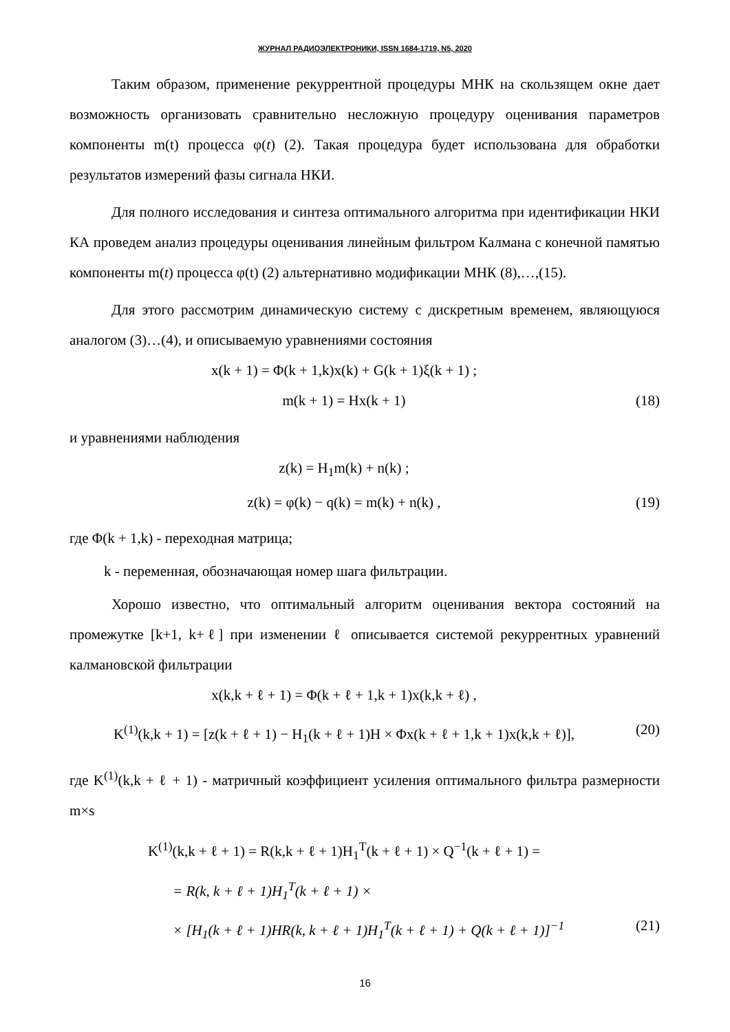ЖУРНАЛ РАДИОЭЛЕКТРОНИКИ, ISSN 1684-1719, N5, 2020
Таким образом, применение рекуррентной процедуры МНК на скользящем окне дает возможность организовать сравнительно несложную процедуру оценивания параметров компоненты m(t) процесса φ(t) (2). Такая процедура будет использована для обработки результатов измерений фазы сигнала НКИ.
Для полного исследования и синтеза оптимального алгоритма при идентификации НКИ КА проведем анализ процедуры оценивания линейным фильтром Калмана с конечной памятью компоненты m(t) процесса φ(t) (2) альтернативно модификации МНК (8),…,(15).
Для этого рассмотрим динамическую систему с дискретным временем, являющуюся аналогом (3)…(4), и описываемую уравнениями состояния
x(k + 1) = Φ(k + 1,k)x(k) + G(k + 1)ξ(k + 1) ;
m(k + 1) = Hx(k + 1) (18)
и уравнениями наблюдения
z(k) = H<sub>1</sub>m(k) + n(k) ;
z(k) = φ(k) − q(k) = m(k) + n(k) , (19)
где Φ(k + 1,k) - переходная матрица;
k - переменная, обозначающая номер шага фильтрации.
Хорошо известно, что оптимальный алгоритм оценивания вектора состояний на промежутке [k+1, k+ℓ] при изменении ℓ описывается системой рекуррентных уравнений калмановской фильтрации
x(k,k + ℓ + 1) = Φ(k + ℓ + 1,k + 1)x(k,k + ℓ) ,
K<sup>(1)</sup>(k,k + 1) = [z(k + ℓ + 1) − H<sub>1</sub>(k + ℓ + 1)H × Φx(k + ℓ + 1,k + 1)x(k,k + ℓ)], (20)
где K<sup>(1)</sup>(k,k + ℓ + 1) - матричный коэффициент усиления оптимального фильтра размерности m×s
K<sup>(1)</sup>(k,k + ℓ + 1) = R(k,k + ℓ + 1)H<sub>1</sub><sup>T</sup>(k + ℓ + 1) × Q<sup>−1</sup>(k + ℓ + 1) =
= R(k, k + ℓ + 1)H<sub>1</sub><sup>T</sup>(k + ℓ + 1) ×
× [H<sub>1</sub>(k + ℓ + 1)HR(k, k + ℓ + 1)H<sub>1</sub><sup>T</sup>(k + ℓ + 1) + Q(k + ℓ + 1)]<sup>−1</sup> (21)
16